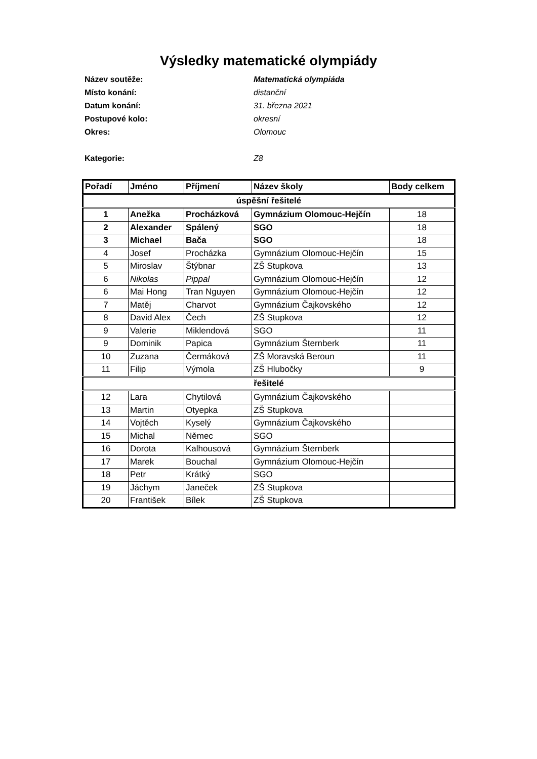Výsledky matematické olympiády
Název soutěže: Matematická olympiáda
Místo konání: distanční
Datum konání: 31. března 2021
Postupové kolo: okresní
Okres: Olomouc
Kategorie: Z8
| Pořadí | Jméno | Příjmení | Název školy | Body celkem |
| --- | --- | --- | --- | --- |
| úspěšní řešitelé | | | | |
| 1 | Anežka | Procházková | Gymnázium Olomouc-Hejčín | 18 |
| 2 | Alexander | Spálený | SGO | 18 |
| 3 | Michael | Bača | SGO | 18 |
| 4 | Josef | Procházka | Gymnázium Olomouc-Hejčín | 15 |
| 5 | Miroslav | Štýbnar | ZŠ Stupkova | 13 |
| 6 | Nikolas | Pippal | Gymnázium Olomouc-Hejčín | 12 |
| 6 | Mai Hong | Tran Nguyen | Gymnázium Olomouc-Hejčín | 12 |
| 7 | Matěj | Charvot | Gymnázium Čajkovského | 12 |
| 8 | David Alex | Čech | ZŠ Stupkova | 12 |
| 9 | Valerie | Miklendová | SGO | 11 |
| 9 | Dominik | Papica | Gymnázium Šternberk | 11 |
| 10 | Zuzana | Čermáková | ZŠ Moravská Beroun | 11 |
| 11 | Filip | Výmola | ZŠ Hlubočky | 9 |
| řešitelé | | | | |
| 12 | Lara | Chytilová | Gymnázium Čajkovského | |
| 13 | Martin | Otyepka | ZŠ Stupkova | |
| 14 | Vojtěch | Kyselý | Gymnázium Čajkovského | |
| 15 | Michal | Němec | SGO | |
| 16 | Dorota | Kalhousová | Gymnázium Šternberk | |
| 17 | Marek | Bouchal | Gymnázium Olomouc-Hejčín | |
| 18 | Petr | Krátký | SGO | |
| 19 | Jáchym | Janeček | ZŠ Stupkova | |
| 20 | František | Bílek | ZŠ Stupkova | |